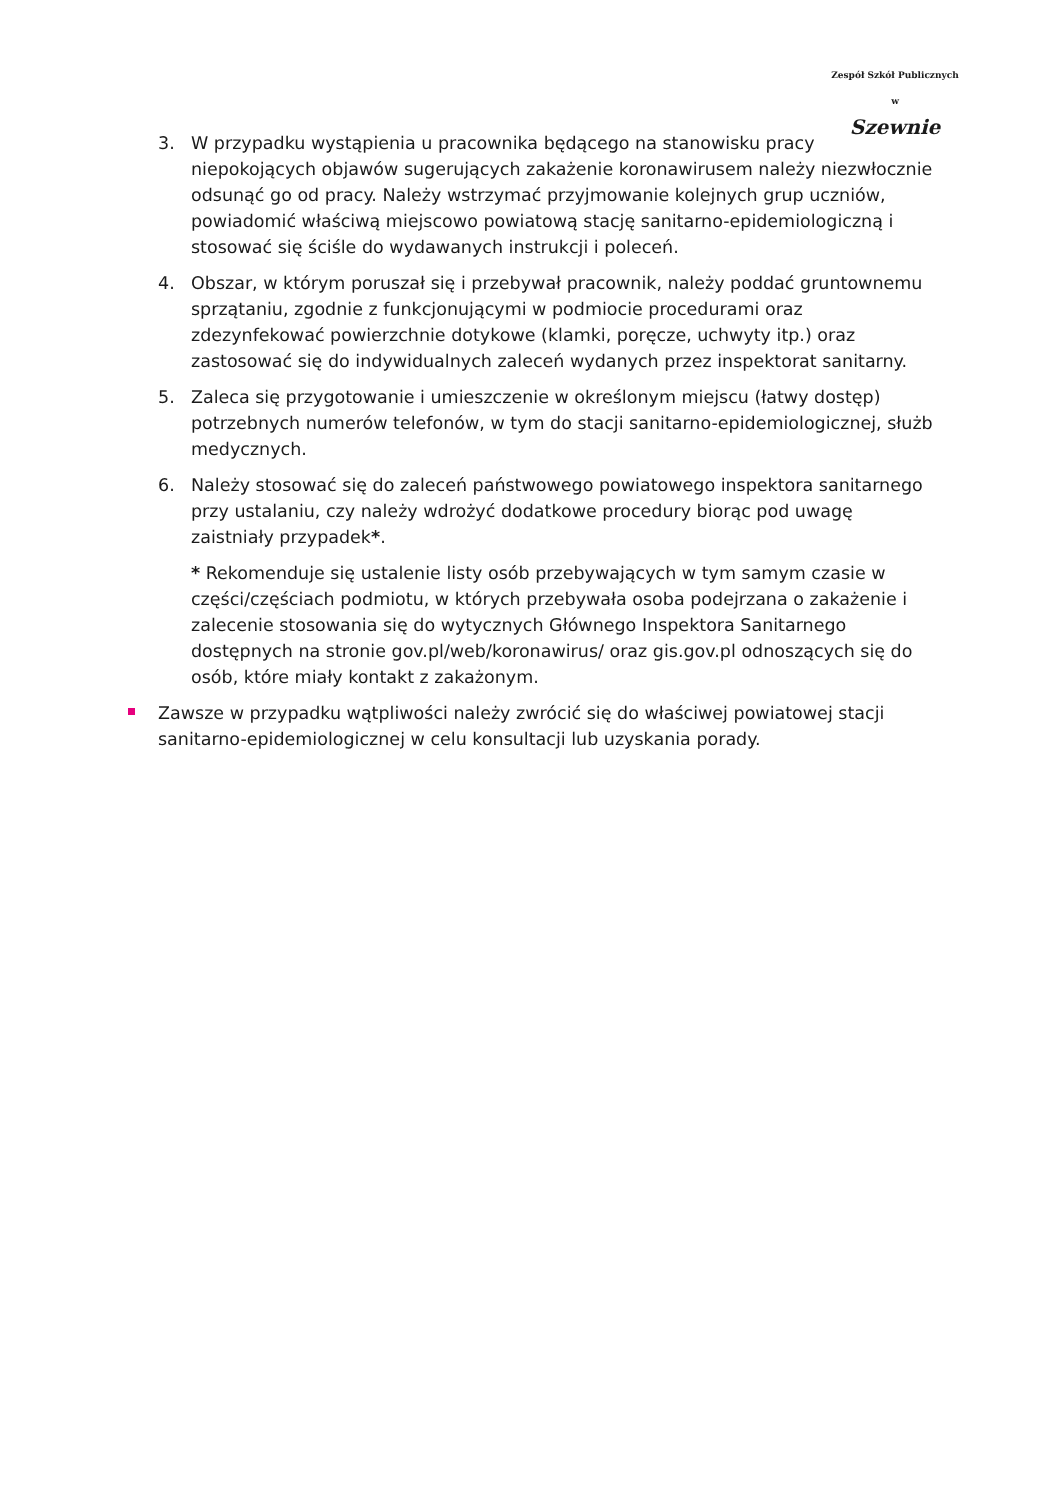Zespół Szkół Publicznych w
Szewnie
3. W przypadku wystąpienia u pracownika będącego na stanowisku pracy niepokojących objawów sugerujących zakażenie koronawirusem należy niezwłocznie odsunąć go od pracy. Należy wstrzymać przyjmowanie kolejnych grup uczniów, powiadomić właściwą miejscowo powiatową stację sanitarno-epidemiologiczną i stosować się ściśle do wydawanych instrukcji i poleceń.
4. Obszar, w którym poruszał się i przebywał pracownik, należy poddać gruntownemu sprzątaniu, zgodnie z funkcjonującymi w podmiocie procedurami oraz zdezynfekować powierzchnie dotykowe (klamki, poręcze, uchwyty itp.) oraz zastosować się do indywidualnych zaleceń wydanych przez inspektorat sanitarny.
5. Zaleca się przygotowanie i umieszczenie w określonym miejscu (łatwy dostęp) potrzebnych numerów telefonów, w tym do stacji sanitarno-epidemiologicznej, służb medycznych.
6. Należy stosować się do zaleceń państwowego powiatowego inspektora sanitarnego przy ustalaniu, czy należy wdrożyć dodatkowe procedury biorąc pod uwagę zaistniały przypadek*.
* Rekomenduje się ustalenie listy osób przebywających w tym samym czasie w części/częściach podmiotu, w których przebywała osoba podejrzana o zakażenie i zalecenie stosowania się do wytycznych Głównego Inspektora Sanitarnego dostępnych na stronie gov.pl/web/koronawirus/ oraz gis.gov.pl odnoszących się do osób, które miały kontakt z zakażonym.
Zawsze w przypadku wątpliwości należy zwrócić się do właściwej powiatowej stacji sanitarno-epidemiologicznej w celu konsultacji lub uzyskania porady.